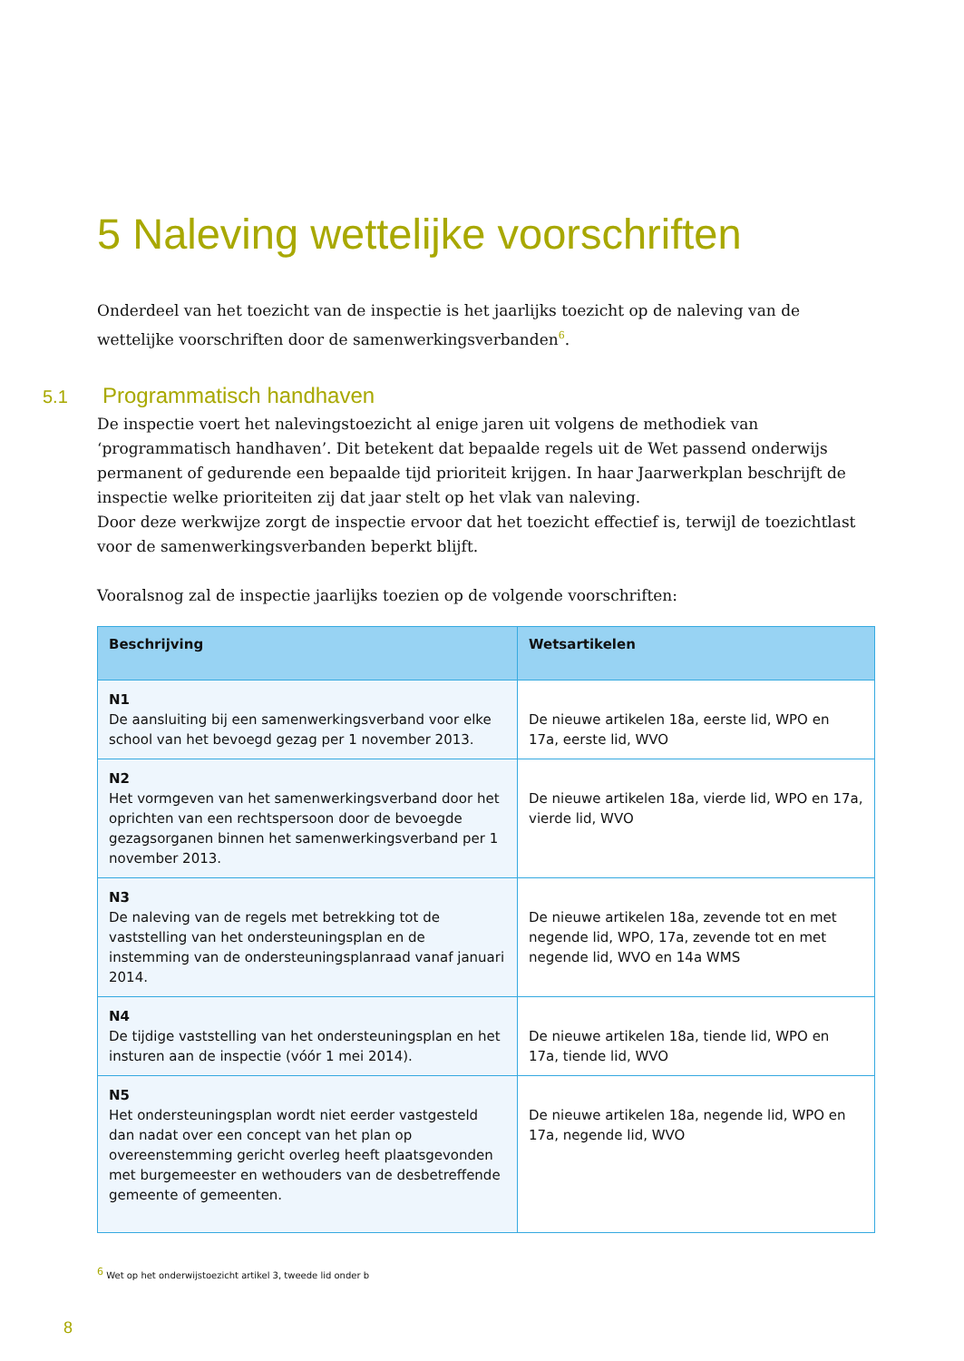5 Naleving wettelijke voorschriften
Onderdeel van het toezicht van de inspectie is het jaarlijks toezicht op de naleving van de wettelijke voorschriften door de samenwerkingsverbanden<sup>6</sup>.
5.1 Programmatisch handhaven
De inspectie voert het nalevingstoezicht al enige jaren uit volgens de methodiek van ‘programmatisch handhaven’. Dit betekent dat bepaalde regels uit de Wet passend onderwijs permanent of gedurende een bepaalde tijd prioriteit krijgen. In haar Jaarwerkplan beschrijft de inspectie welke prioriteiten zij dat jaar stelt op het vlak van naleving.
Door deze werkwijze zorgt de inspectie ervoor dat het toezicht effectief is, terwijl de toezichtlast voor de samenwerkingsverbanden beperkt blijft.
Vooralsnog zal de inspectie jaarlijks toezien op de volgende voorschriften:
| Beschrijving | Wetsartikelen |
| --- | --- |
| N1 De aansluiting bij een samenwerkingsverband voor elke school van het bevoegd gezag per 1 november 2013. | De nieuwe artikelen 18a, eerste lid, WPO en 17a, eerste lid, WVO |
| N2 Het vormgeven van het samenwerkingsverband door het oprichten van een rechtspersoon door de bevoegde gezagsorganen binnen het samenwerkingsverband per 1 november 2013. | De nieuwe artikelen 18a, vierde lid, WPO en 17a, vierde lid, WVO |
| N3 De naleving van de regels met betrekking tot de vaststelling van het ondersteuningsplan en de instemming van de ondersteuningsplanraad vanaf januari 2014. | De nieuwe artikelen 18a, zevende tot en met negende lid, WPO, 17a, zevende tot en met negende lid, WVO en 14a WMS |
| N4 De tijdige vaststelling van het ondersteuningsplan en het insturen aan de inspectie (vóór 1 mei 2014). | De nieuwe artikelen 18a, tiende lid, WPO en 17a, tiende lid, WVO |
| N5 Het ondersteuningsplan wordt niet eerder vastgesteld dan nadat over een concept van het plan op overeenstemming gericht overleg heeft plaatsgevonden met burgemeester en wethouders van de desbetreffende gemeente of gemeenten. | De nieuwe artikelen 18a, negende lid, WPO en 17a, negende lid, WVO |
<sup>6</sup> Wet op het onderwijstoezicht artikel 3, tweede lid onder b
8